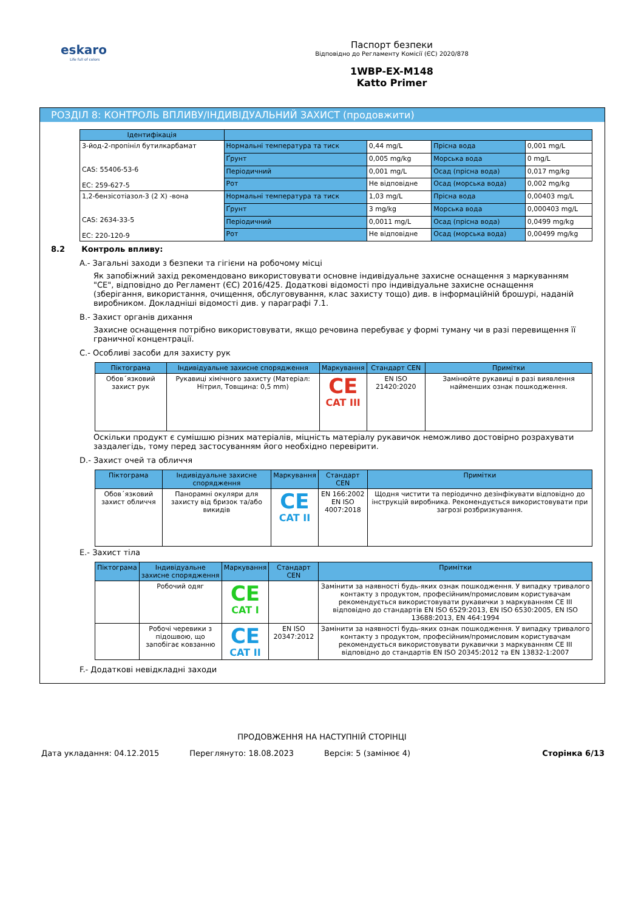eskaro
Life full of colors
Паспорт безпеки
Відповідно до Регламенту Комісії (ЄС) 2020/878
1WBP-EX-M148
Katto Primer
РОЗДІЛ 8: КОНТРОЛЬ ВПЛИВУ/ІНДИВІДУАЛЬНИЙ ЗАХИСТ (продовжити)
| Ідентифікація | | | | |
| --- | --- | --- | --- | --- |
| 3-йод-2-пропініл бутилкарбамат CAS: 55406-53-6 EC: 259-627-5 | Нормальні температура та тиск | 0,44 mg/L | Прісна вода | 0,001 mg/L |
| | Ґрунт | 0,005 mg/kg | Морська вода | 0 mg/L |
| | Періодичний | 0,001 mg/L | Осад (прісна вода) | 0,017 mg/kg |
| | Рот | Не відповідне | Осад (морська вода) | 0,002 mg/kg |
| 1,2-бензісотіазол-3 (2 X) -вона CAS: 2634-33-5 EC: 220-120-9 | Нормальні температура та тиск | 1,03 mg/L | Прісна вода | 0,00403 mg/L |
| | Ґрунт | 3 mg/kg | Морська вода | 0,000403 mg/L |
| | Періодичний | 0,0011 mg/L | Осад (прісна вода) | 0,0499 mg/kg |
| | Рот | Не відповідне | Осад (морська вода) | 0,00499 mg/kg |
8.2 Контроль впливу:
A.- Загальні заходи з безпеки та гігієни на робочому місці
Як запобіжний захід рекомендовано використовувати основне індивідуальне захисне оснащення з маркуванням "CE", відповідно до Регламент (ЄС) 2016/425. Додаткові відомості про індивідуальне захисне оснащення (зберігання, використання, очищення, обслуговування, клас захисту тощо) див. в інформаційній брошурі, наданій виробником. Докладніші відомості див. у параграфі 7.1.
B.- Захист органів дихання
Захисне оснащення потрібно використовувати, якщо речовина перебуває у формі туману чи в разі перевищення її граничної концентрації.
C.- Особливі засоби для захисту рук
| Піктограма | Індивідуальне захисне спорядження | Маркування | Стандарт CEN | Примітки |
| --- | --- | --- | --- | --- |
| Обов´язковий захист рук | Рукавиці хімічного захисту (Матеріал: Нітрил, Товщина: 0,5 mm) | CE CAT III | EN ISO 21420:2020 | Замінюйте рукавиці в разі виявлення найменших ознак пошкодження. |
Оскільки продукт є сумішшю різних матеріалів, міцність матеріалу рукавичок неможливо достовірно розрахувати заздалегідь, тому перед застосуванням його необхідно перевірити.
D.- Захист очей та обличчя
| Піктограма | Індивідуальне захисне спорядження | Маркування | Стандарт CEN | Примітки |
| --- | --- | --- | --- | --- |
| Обов´язковий захист обличчя | Панорамні окуляри для захисту від бризок та/або викидів | CE CAT II | EN 166:2002 EN ISO 4007:2018 | Щодня чистити та періодично дезінфікувати відповідно до інструкцій виробника. Рекомендується використовувати при загрозі розбризкування. |
E.- Захист тіла
| Піктограма | Індивідуальне захисне спорядження | Маркування | Стандарт CEN | Примітки |
| --- | --- | --- | --- | --- |
| | Робочий одяг | CE CAT I | | Замінити за наявності будь-яких ознак пошкодження. У випадку тривалого контакту з продуктом, професійним/промисловим користувачам рекомендується використовувати рукавички з маркуванням CE III відповідно до стандартів EN ISO 6529:2013, EN ISO 6530:2005, EN ISO 13688:2013, EN 464:1994 |
| | Робочі черевики з підошвою, що запобігає ковзанню | CE CAT II | EN ISO 20347:2012 | Замінити за наявності будь-яких ознак пошкодження. У випадку тривалого контакту з продуктом, професійним/промисловим користувачам рекомендується використовувати рукавички з маркуванням CE III відповідно до стандартів EN ISO 20345:2012 та EN 13832-1:2007 |
F.- Додаткові невідкладні заходи
ПРОДОВЖЕННЯ НА НАСТУПНІЙ СТОРІНЦІ
Дата укладання: 04.12.2015 Переглянуто: 18.08.2023 Версія: 5 (замінює 4) Сторінка 6/13